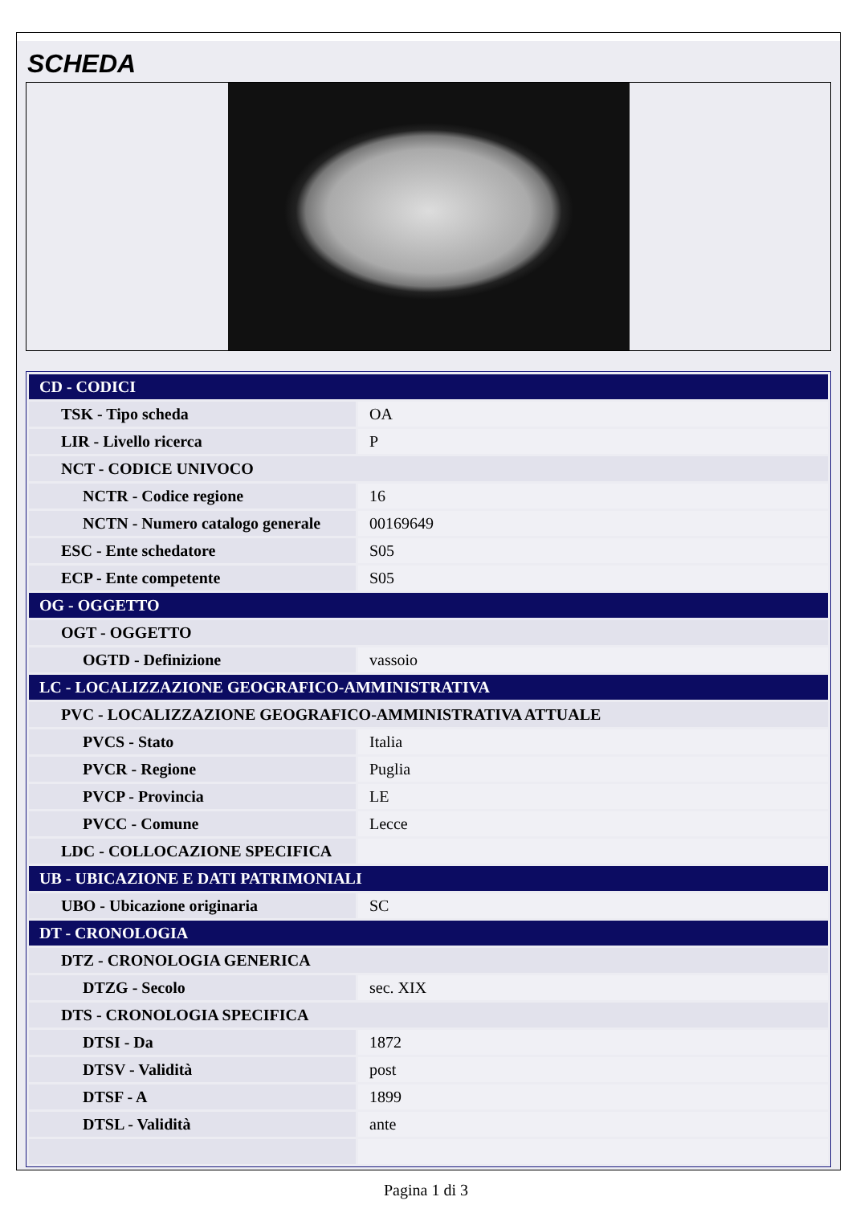SCHEDA
| CD - CODICI | |
| TSK - Tipo scheda | OA |
| LIR - Livello ricerca | P |
| NCT - CODICE UNIVOCO | |
| NCTR - Codice regione | 16 |
| NCTN - Numero catalogo generale | 00169649 |
| ESC - Ente schedatore | S05 |
| ECP - Ente competente | S05 |
| OG - OGGETTO | |
| OGT - OGGETTO | |
| OGTD - Definizione | vassoio |
| LC - LOCALIZZAZIONE GEOGRAFICO-AMMINISTRATIVA | |
| PVC - LOCALIZZAZIONE GEOGRAFICO-AMMINISTRATIVA ATTUALE | |
| PVCS - Stato | Italia |
| PVCR - Regione | Puglia |
| PVCP - Provincia | LE |
| PVCC - Comune | Lecce |
| LDC - COLLOCAZIONE SPECIFICA | |
| UB - UBICAZIONE E DATI PATRIMONIALI | |
| UBO - Ubicazione originaria | SC |
| DT - CRONOLOGIA | |
| DTZ - CRONOLOGIA GENERICA | |
| DTZG - Secolo | sec. XIX |
| DTS - CRONOLOGIA SPECIFICA | |
| DTSI - Da | 1872 |
| DTSV - Validità | post |
| DTSF - A | 1899 |
| DTSL - Validità | ante |
Pagina 1 di 3